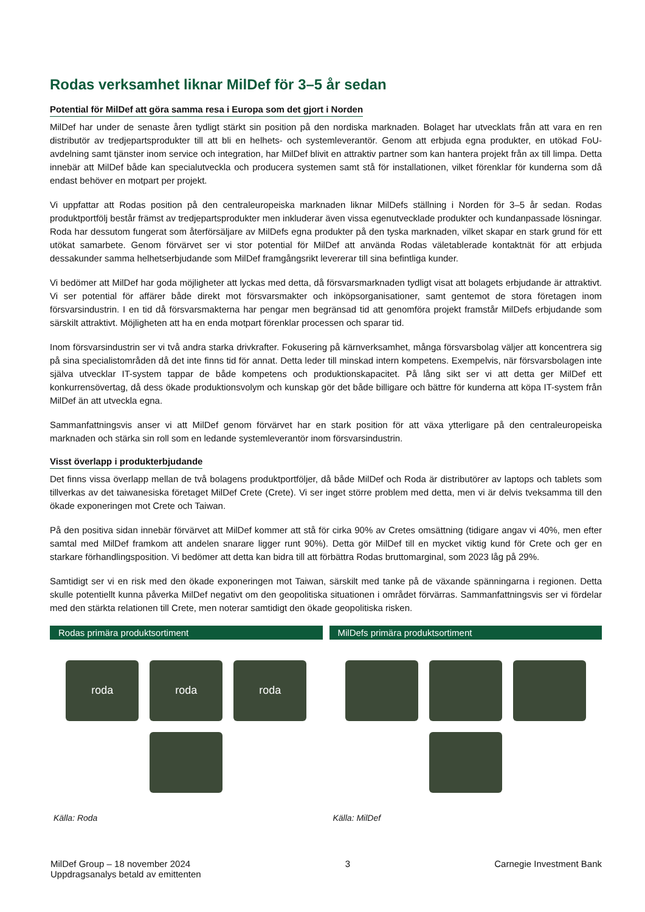Rodas verksamhet liknar MilDef för 3–5 år sedan
Potential för MilDef att göra samma resa i Europa som det gjort i Norden
MilDef har under de senaste åren tydligt stärkt sin position på den nordiska marknaden. Bolaget har utvecklats från att vara en ren distributör av tredjepartsprodukter till att bli en helhets- och systemleverantör. Genom att erbjuda egna produkter, en utökad FoU-avdelning samt tjänster inom service och integration, har MilDef blivit en attraktiv partner som kan hantera projekt från ax till limpa. Detta innebär att MilDef både kan specialutveckla och producera systemen samt stå för installationen, vilket förenklar för kunderna som då endast behöver en motpart per projekt.
Vi uppfattar att Rodas position på den centraleuropeiska marknaden liknar MilDefs ställning i Norden för 3–5 år sedan. Rodas produktportfölj består främst av tredjepartsprodukter men inkluderar även vissa egenutvecklade produkter och kundanpassade lösningar. Roda har dessutom fungerat som återförsäljare av MilDefs egna produkter på den tyska marknaden, vilket skapar en stark grund för ett utökat samarbete. Genom förvärvet ser vi stor potential för MilDef att använda Rodas väletablerade kontaktnät för att erbjuda dessakunder samma helhetserbjudande som MilDef framgångsrikt levererar till sina befintliga kunder.
Vi bedömer att MilDef har goda möjligheter att lyckas med detta, då försvarsmarknaden tydligt visat att bolagets erbjudande är attraktivt. Vi ser potential för affärer både direkt mot försvarsmakter och inköpsorganisationer, samt gentemot de stora företagen inom försvarsindustrin. I en tid då försvarsmakterna har pengar men begränsad tid att genomföra projekt framstår MilDefs erbjudande som särskilt attraktivt. Möjligheten att ha en enda motpart förenklar processen och sparar tid.
Inom försvarsindustrin ser vi två andra starka drivkrafter. Fokusering på kärnverksamhet, många försvarsbolag väljer att koncentrera sig på sina specialistområden då det inte finns tid för annat. Detta leder till minskad intern kompetens. Exempelvis, när försvarsbolagen inte själva utvecklar IT-system tappar de både kompetens och produktionskapacitet. På lång sikt ser vi att detta ger MilDef ett konkurrensövertag, då dess ökade produktionsvolym och kunskap gör det både billigare och bättre för kunderna att köpa IT-system från MilDef än att utveckla egna.
Sammanfattningsvis anser vi att MilDef genom förvärvet har en stark position för att växa ytterligare på den centraleuropeiska marknaden och stärka sin roll som en ledande systemleverantör inom försvarsindustrin.
Visst överlapp i produkterbjudande
Det finns vissa överlapp mellan de två bolagens produktportföljer, då både MilDef och Roda är distributörer av laptops och tablets som tillverkas av det taiwanesiska företaget MilDef Crete (Crete). Vi ser inget större problem med detta, men vi är delvis tveksamma till den ökade exponeringen mot Crete och Taiwan.
På den positiva sidan innebär förvärvet att MilDef kommer att stå för cirka 90% av Cretes omsättning (tidigare angav vi 40%, men efter samtal med MilDef framkom att andelen snarare ligger runt 90%). Detta gör MilDef till en mycket viktig kund för Crete och ger en starkare förhandlingsposition. Vi bedömer att detta kan bidra till att förbättra Rodas bruttomarginal, som 2023 låg på 29%.
Samtidigt ser vi en risk med den ökade exponeringen mot Taiwan, särskilt med tanke på de växande spänningarna i regionen. Detta skulle potentiellt kunna påverka MilDef negativt om den geopolitiska situationen i området förvärras. Sammanfattningsvis ser vi fördelar med den stärkta relationen till Crete, men noterar samtidigt den ökade geopolitiska risken.
Rodas primära produktsortiment
roda
roda
roda
Källa: Roda
MilDefs primära produktsortiment
Källa: MilDef
MilDef Group – 18 november 2024
Uppdragsanalys betald av emittenten
3 Carnegie Investment Bank